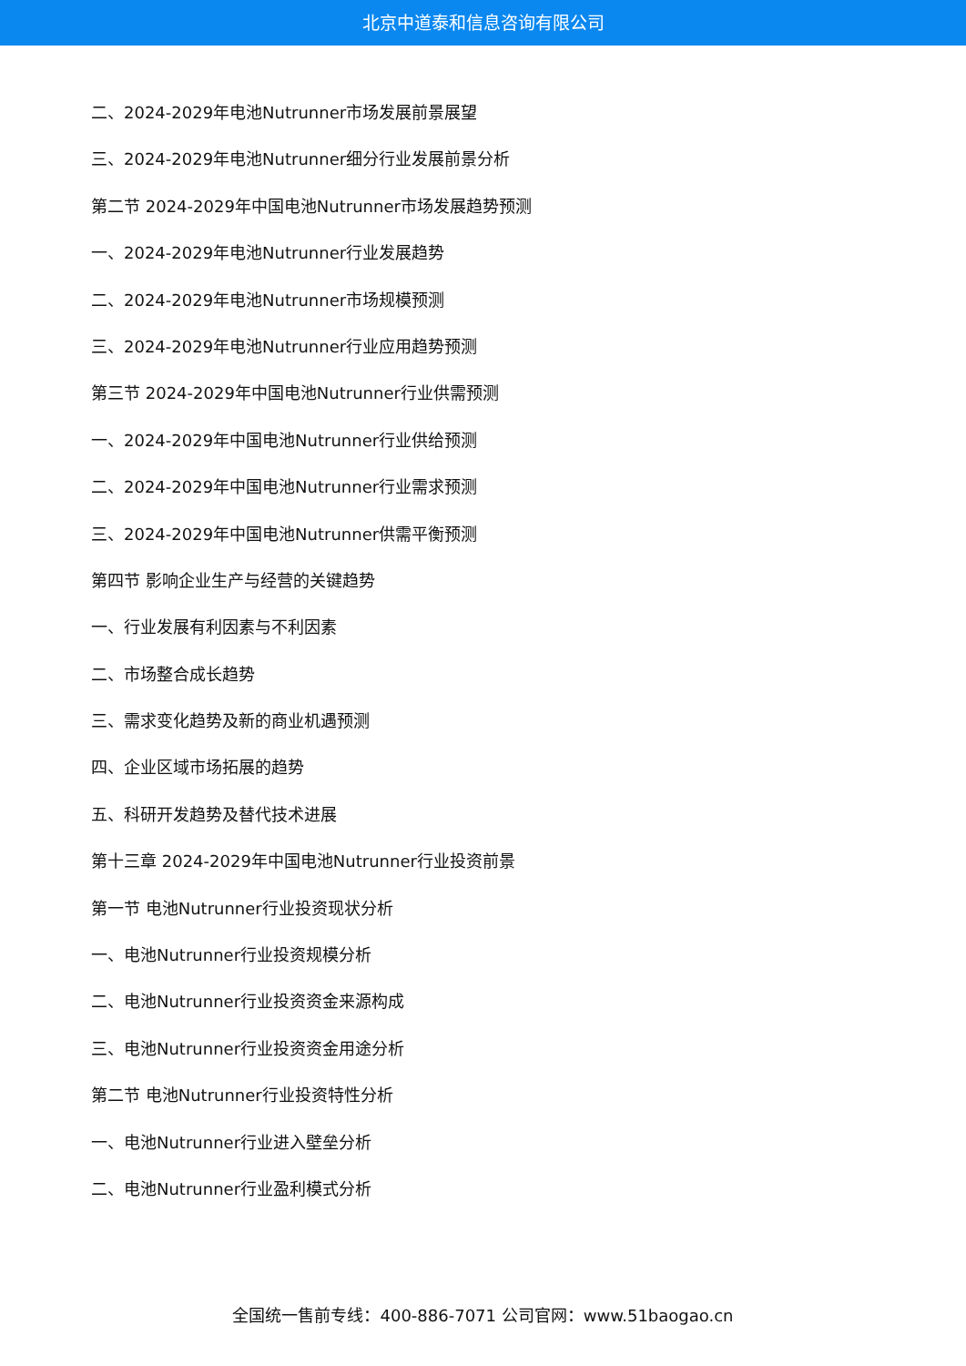北京中道泰和信息咨询有限公司
二、2024-2029年电池Nutrunner市场发展前景展望
三、2024-2029年电池Nutrunner细分行业发展前景分析
第二节 2024-2029年中国电池Nutrunner市场发展趋势预测
一、2024-2029年电池Nutrunner行业发展趋势
二、2024-2029年电池Nutrunner市场规模预测
三、2024-2029年电池Nutrunner行业应用趋势预测
第三节 2024-2029年中国电池Nutrunner行业供需预测
一、2024-2029年中国电池Nutrunner行业供给预测
二、2024-2029年中国电池Nutrunner行业需求预测
三、2024-2029年中国电池Nutrunner供需平衡预测
第四节 影响企业生产与经营的关键趋势
一、行业发展有利因素与不利因素
二、市场整合成长趋势
三、需求变化趋势及新的商业机遇预测
四、企业区域市场拓展的趋势
五、科研开发趋势及替代技术进展
第十三章 2024-2029年中国电池Nutrunner行业投资前景
第一节 电池Nutrunner行业投资现状分析
一、电池Nutrunner行业投资规模分析
二、电池Nutrunner行业投资资金来源构成
三、电池Nutrunner行业投资资金用途分析
第二节 电池Nutrunner行业投资特性分析
一、电池Nutrunner行业进入壁垒分析
二、电池Nutrunner行业盈利模式分析
全国统一售前专线：400-886-7071 公司官网：www.51baogao.cn